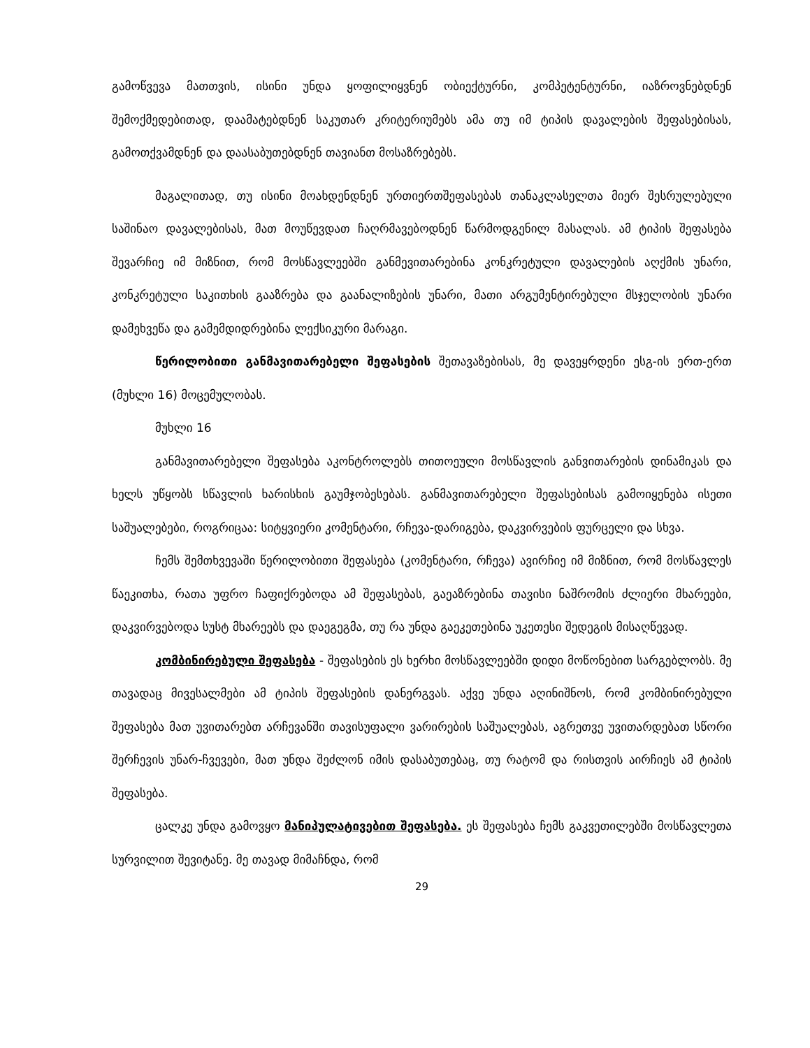გამოწვევა მათთვის, ისინი უნდა ყოფილიყვნენ ობიექტურნი, კომპეტენტურნი, იაზროვნებდნენ შემოქმედებითად, დაამატებდნენ საკუთარ კრიტერიუმებს ამა თუ იმ ტიპის დავალების შეფასებისას, გამოთქვამდნენ და დაასაბუთებდნენ თავიანთ მოსაზრებებს.
მაგალითად, თუ ისინი მოახდენდნენ ურთიერთშეფასებას თანაკლასელთა მიერ შესრულებული საშინაო დავალებისას, მათ მოუწევდათ ჩაღრმავებოდნენ წარმოდგენილ მასალას. ამ ტიპის შეფასება შევარჩიე იმ მიზნით, რომ მოსწავლეებში განმევითარებინა კონკრეტული დავალების აღქმის უნარი, კონკრეტული საკითხის გააზრება და გაანალიზების უნარი, მათი არგუმენტირებული მსჯელობის უნარი დამეხვეწა და გამემდიდრებინა ლექსიკური მარაგი.
წერილობითი განმავითარებელი შეფასების შეთავაზებისას, მე დავეყრდენი ესგ-ის ერთ-ერთ (მუხლი 16) მოცემულობას.
მუხლი 16
განმავითარებელი შეფასება აკონტროლებს თითოეული მოსწავლის განვითარების დინამიკას და ხელს უწყობს სწავლის ხარისხის გაუმჯობესებას. განმავითარებელი შეფასებისას გამოიყენება ისეთი საშუალებები, როგრიცაა: სიტყვიერი კომენტარი, რჩევა-დარიგება, დაკვირვების ფურცელი და სხვა.
ჩემს შემთხვევაში წერილობითი შეფასება (კომენტარი, რჩევა) ავირჩიე იმ მიზნით, რომ მოსწავლეს წაეკითხა, რათა უფრო ჩაფიქრებოდა ამ შეფასებას, გაეაზრებინა თავისი ნაშრომის ძლიერი მხარეები, დაკვირვებოდა სუსტ მხარეებს და დაეგეგმა, თუ რა უნდა გაეკეთებინა უკეთესი შედეგის მისაღწევად.
კომბინირებული შეფასება - შეფასების ეს ხერხი მოსწავლეებში დიდი მოწონებით სარგებლობს. მე თავადაც მივესალმები ამ ტიპის შეფასების დანერგვას. აქვე უნდა აღინიშნოს, რომ კომბინირებული შეფასება მათ უვითარებთ არჩევანში თავისუფალი ვარირების საშუალებას, აგრეთვე უვითარდებათ სწორი შერჩევის უნარ-ჩვევები, მათ უნდა შეძლონ იმის დასაბუთებაც, თუ რატომ და რისთვის აირჩიეს ამ ტიპის შეფასება.
ცალკე უნდა გამოვყო მანიპულატივებით შეფასება. ეს შეფასება ჩემს გაკვეთილებში მოსწავლეთა სურვილით შევიტანე. მე თავად მიმაჩნდა, რომ
29